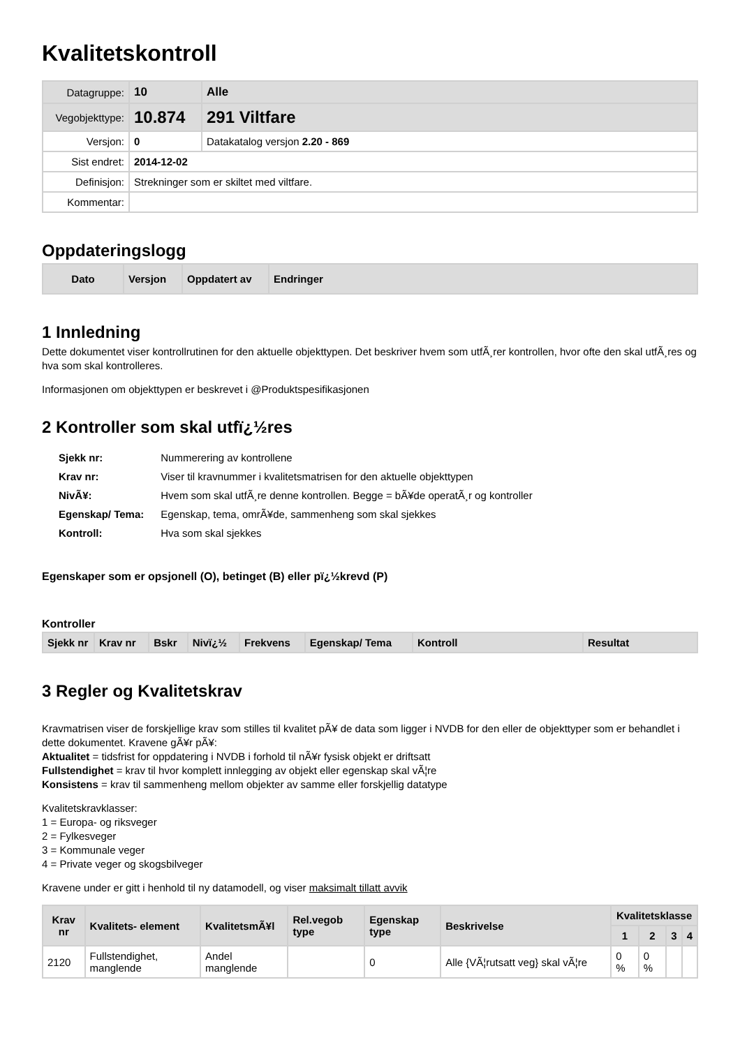Kvalitetskontroll
| Datagruppe: | 10 | Alle |
| Vegobjekttype: | 10.874 | 291 Viltfare |
| Versjon: | 0 | Datakatalog versjon 2.20 - 869 |
| Sist endret: | 2014-12-02 | |
| Definisjon: | Strekninger som er skiltet med viltfare. | |
| Kommentar: | | |
Oppdateringslogg
| Dato | Versjon | Oppdatert av | Endringer |
| --- | --- | --- | --- |
1 Innledning
Dette dokumentet viser kontrollrutinen for den aktuelle objekttypen. Det beskriver hvem som utfÃ¸rer kontrollen, hvor ofte den skal utfÃ¸res og hva som skal kontrolleres.
Informasjonen om objekttypen er beskrevet i @Produktspesifikasjonen
2 Kontroller som skal utfï¿½res
| Sjekk nr: | Nummerering av kontrollene |
| Krav nr: | Viser til kravnummer i kvalitetsmatrisen for den aktuelle objekttypen |
| NivÃ¥: | Hvem som skal utfÃ¸re denne kontrollen. Begge = bÃ¥de operatÃ¸r og kontroller |
| Egenskap/ Tema: | Egenskap, tema, omrÃ¥de, sammenheng som skal sjekkes |
| Kontroll: | Hva som skal sjekkes |
Egenskaper som er opsjonell (O), betinget (B) eller pï¿½krevd (P)
Kontroller
| Sjekk nr | Krav nr | Bskr | Nivï¿½ | Frekvens | Egenskap/ Tema | Kontroll | Resultat |
| --- | --- | --- | --- | --- | --- | --- | --- |
3 Regler og Kvalitetskrav
Kravmatrisen viser de forskjellige krav som stilles til kvalitet pÃ¥ de data som ligger i NVDB for den eller de objekttyper som er behandlet i dette dokumentet. Kravene gÃ¥r pÃ¥:
Aktualitet = tidsfrist for oppdatering i NVDB i forhold til nÃ¥r fysisk objekt er driftsatt
Fullstendighet = krav til hvor komplett innlegging av objekt eller egenskap skal vÃ¦re
Konsistens = krav til sammenheng mellom objekter av samme eller forskjellig datatype
Kvalitetskravklasser:
1 = Europa- og riksveger
2 = Fylkesveger
3 = Kommunale veger
4 = Private veger og skogsbilveger
Kravene under er gitt i henhold til ny datamodell, og viser maksimalt tillatt avvik
| Krav nr | Kvalitets- element | KvalitetsmÃ¥l | Rel.vegob type | Egenskap type | Beskrivelse | Kvalitetsklasse | | | |
| --- | --- | --- | --- | --- | --- | --- | --- | --- | --- |
| | | | | | | 1 | 2 | 3 | 4 |
| 2120 | Fullstendighet, manglende | Andel manglende | | 0 | Alle {VÃ¦rutsatt veg} skal vÃ¦re | 0 % | 0 % | | |